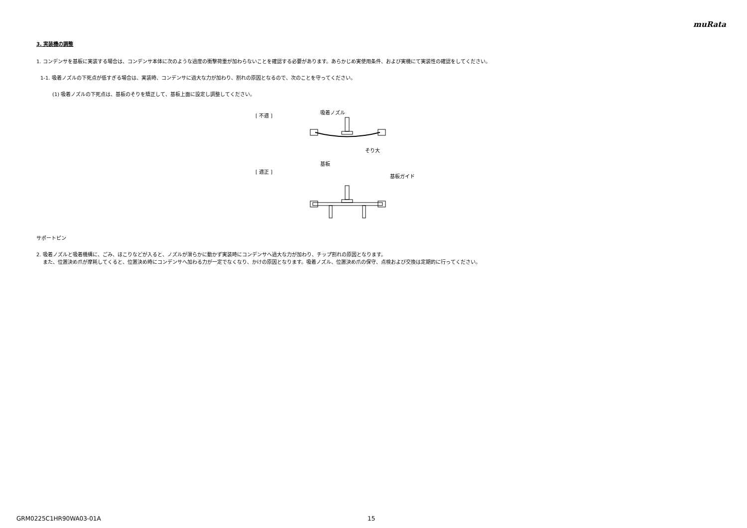muRata
3. 実装機の調整
1. コンデンサを基板に実装する場合は、コンデンサ本体に次のような過度の衝撃荷重が加わらないことを確認する必要があります。あらかじめ実使用条件、および実機にて実装性の確認をしてください。
1-1. 吸着ノズルの下死点が低すぎる場合は、実装時、コンデンサに過大な力が加わり、割れの原因となるので、次のことを守ってください。
(1) 吸着ノズルの下死点は、基板のそりを矯正して、基板上面に設定し調整してください。
[ 不適 ]
[ 適正 ]
吸着ノズル
そり大
基板
基板ガイド
サポートピン
2. 吸着ノズルと吸着機構に、ごみ、ほこりなどが入ると、ノズルが滑らかに動かず実装時にコンデンサへ過大な力が加わり、チップ割れの原因となります。
また、位置決め爪が摩耗してくると、位置決め時にコンデンサへ加わる力が一定でなくなり、かけの原因となります。吸着ノズル、位置決め爪の保守、点検および交換は定期的に行ってください。
GRM0225C1HR90WA03-01A 15